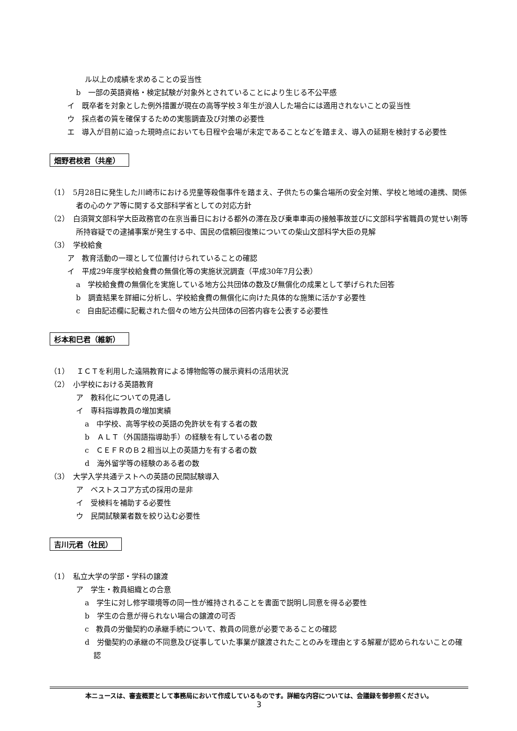ル以上の成績を求めることの妥当性
b　一部の英語資格・検定試験が対象外とされていることにより生じる不公平感
イ　既卒者を対象とした例外措置が現在の高等学校３年生が浪人した場合には適用されないことの妥当性
ウ　採点者の質を確保するための実態調査及び対策の必要性
エ　導入が目前に迫った現時点においても日程や会場が未定であることなどを踏まえ、導入の延期を検討する必要性
畑野君枝君（共産）
（1）　5月28日に発生した川崎市における児童等殺傷事件を踏まえ、子供たちの集合場所の安全対策、学校と地域の連携、関係者の心のケア等に関する文部科学省としての対応方針
（2）　白須賀文部科学大臣政務官の在京当番日における都外の滞在及び乗車車両の接触事故並びに文部科学省職員の覚せい剤等所持容疑での逮捕事案が発生する中、国民の信頼回復策についての柴山文部科学大臣の見解
（3）　学校給食
ア　教育活動の一環として位置付けられていることの確認
イ　平成29年度学校給食費の無償化等の実施状況調査（平成30年7月公表）
a　学校給食費の無償化を実施している地方公共団体の数及び無償化の成果として挙げられた回答
b　調査結果を詳細に分析し、学校給食費の無償化に向けた具体的な施策に活かす必要性
c　自由記述欄に記載された個々の地方公共団体の回答内容を公表する必要性
杉本和巳君（維新）
（1）　ＩＣＴを利用した遠隔教育による博物館等の展示資料の活用状況
（2）　小学校における英語教育
ア　教科化についての見通し
イ　専科指導教員の増加実績
a　中学校、高等学校の英語の免許状を有する者の数
b　ＡＬＴ（外国語指導助手）の経験を有している者の数
c　ＣＥＦＲのＢ２相当以上の英語力を有する者の数
d　海外留学等の経験のある者の数
（3）　大学入学共通テストへの英語の民間試験導入
ア　ベストスコア方式の採用の是非
イ　受検料を補助する必要性
ウ　民間試験業者数を絞り込む必要性
吉川元君（社民）
（1）　私立大学の学部・学科の譲渡
ア　学生・教員組織との合意
a　学生に対し修学環境等の同一性が維持されることを書面で説明し同意を得る必要性
b　学生の合意が得られない場合の譲渡の可否
c　教員の労働契約の承継手続について、教員の同意が必要であることの確認
d　労働契約の承継の不同意及び従事していた事業が譲渡されたことのみを理由とする解雇が認められないことの確認
本ニュースは、審査概要として事務局において作成しているものです。詳細な内容については、会議録を御参照ください。
3